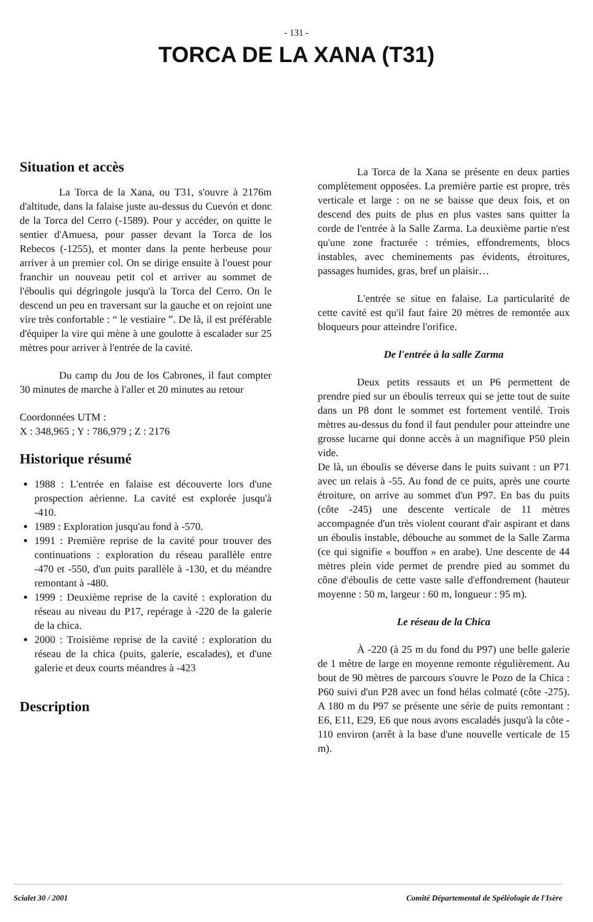- 131 -
TORCA DE LA XANA (T31)
Situation et accès
La Torca de la Xana, ou T31, s'ouvre à 2176m d'altitude, dans la falaise juste au-dessus du Cuevón et donc de la Torca del Cerro (-1589). Pour y accéder, on quitte le sentier d'Amuesa, pour passer devant la Torca de los Rebecos (-1255), et monter dans la pente herbeuse pour arriver à un premier col. On se dirige ensuite à l'ouest pour franchir un nouveau petit col et arriver au sommet de l'éboulis qui dégringole jusqu'à la Torca del Cerro. On le descend un peu en traversant sur la gauche et on rejoint une vire très confortable : “ le vestiaire ”. De là, il est préférable d'équiper la vire qui mène à une goulotte à escalader sur 25 mètres pour arriver à l'entrée de la cavité.
Du camp du Jou de los Cabrones, il faut compter 30 minutes de marche à l'aller et 20 minutes au retour
Coordonnées UTM :
X : 348,965 ; Y : 786,979 ; Z : 2176
Historique résumé
1988 : L'entrée en falaise est découverte lors d'une prospection aérienne. La cavité est explorée jusqu'à -410.
1989 : Exploration jusqu'au fond à -570.
1991 : Première reprise de la cavité pour trouver des continuations : exploration du réseau parallèle entre -470 et -550, d'un puits parallèle à -130, et du méandre remontant à -480.
1999 : Deuxième reprise de la cavité : exploration du réseau au niveau du P17, repérage à -220 de la galerie de la chica.
2000 : Troisième reprise de la cavité : exploration du réseau de la chica (puits, galerie, escalades), et d'une galerie et deux courts méandres à -423
Description
La Torca de la Xana se présente en deux parties complètement opposées. La première partie est propre, très verticale et large : on ne se baisse que deux fois, et on descend des puits de plus en plus vastes sans quitter la corde de l'entrée à la Salle Zarma. La deuxième partie n'est qu'une zone fracturée : trémies, effondrements, blocs instables, avec cheminements pas évidents, étroitures, passages humides, gras, bref un plaisir…
L'entrée se situe en falaise. La particularité de cette cavité est qu'il faut faire 20 mètres de remontée aux bloqueurs pour atteindre l'orifice.
De l'entrée à la salle Zarma
Deux petits ressauts et un P6 permettent de prendre pied sur un éboulis terreux qui se jette tout de suite dans un P8 dont le sommet est fortement ventilé. Trois mètres au-dessus du fond il faut penduler pour atteindre une grosse lucarne qui donne accès à un magnifique P50 plein vide.
De là, un éboulis se déverse dans le puits suivant : un P71 avec un relais à -55. Au fond de ce puits, après une courte étroiture, on arrive au sommet d'un P97. En bas du puits (côte -245) une descente verticale de 11 mètres accompagnée d'un très violent courant d'air aspirant et dans un éboulis instable, débouche au sommet de la Salle Zarma (ce qui signifie « bouffon » en arabe). Une descente de 44 mètres plein vide permet de prendre pied au sommet du cône d'éboulis de cette vaste salle d'effondrement (hauteur moyenne : 50 m, largeur : 60 m, longueur : 95 m).
Le réseau de la Chica
À -220 (à 25 m du fond du P97) une belle galerie de 1 mètre de large en moyenne remonte régulièrement. Au bout de 90 mètres de parcours s'ouvre le Pozo de la Chica : P60 suivi d'un P28 avec un fond hélas colmaté (côte -275). A 180 m du P97 se présente une série de puits remontant : E6, E11, E29, E6 que nous avons escaladés jusqu'à la côte - 110 environ (arrêt à la base d'une nouvelle verticale de 15 m).
Scialet 30 / 2001 Comité Départemental de Spéléologie de l'Isère